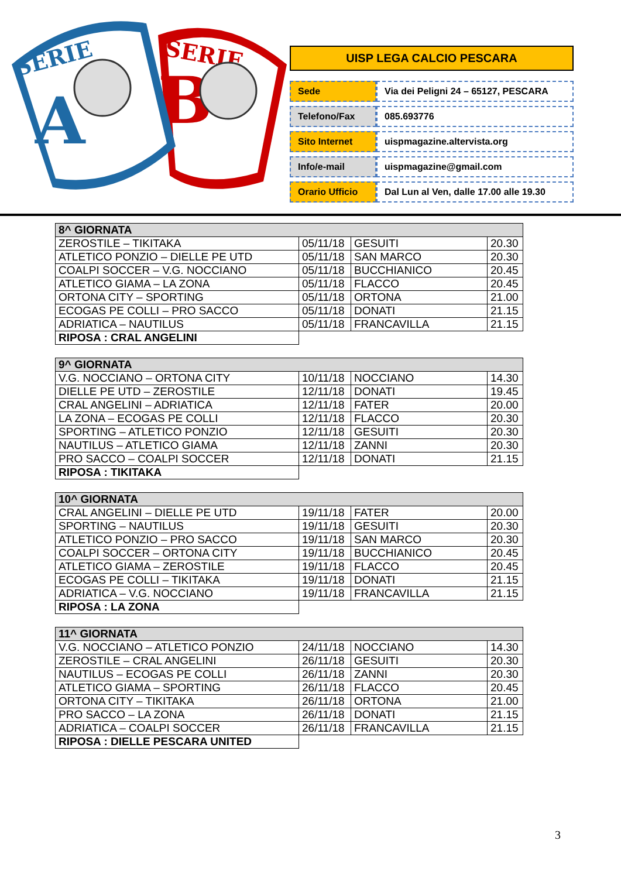SERIE
B
SERIE
A
UISP LEGA CALCIO PESCARA
| Sede | Via dei Peligni 24 – 65127, PESCARA |
| Telefono/Fax | 085.693776 |
| Sito Internet | uispmagazine.altervista.org |
| Info/e-mail | uispmagazine@gmail.com |
| Orario Ufficio | Dal Lun al Ven, dalle 17.00 alle 19.30 |
| 8^ GIORNATA | | | |
| --- | --- | --- | --- |
| ZEROSTILE – TIKITAKA | 05/11/18 | GESUITI | 20.30 |
| ATLETICO PONZIO – DIELLE PE UTD | 05/11/18 | SAN MARCO | 20.30 |
| COALPI SOCCER – V.G. NOCCIANO | 05/11/18 | BUCCHIANICO | 20.45 |
| ATLETICO GIAMA – LA ZONA | 05/11/18 | FLACCO | 20.45 |
| ORTONA CITY – SPORTING | 05/11/18 | ORTONA | 21.00 |
| ECOGAS PE COLLI – PRO SACCO | 05/11/18 | DONATI | 21.15 |
| ADRIATICA – NAUTILUS | 05/11/18 | FRANCAVILLA | 21.15 |
| RIPOSA : CRAL ANGELINI | | | |
| 9^ GIORNATA | | | |
| --- | --- | --- | --- |
| V.G. NOCCIANO – ORTONA CITY | 10/11/18 | NOCCIANO | 14.30 |
| DIELLE PE UTD – ZEROSTILE | 12/11/18 | DONATI | 19.45 |
| CRAL ANGELINI – ADRIATICA | 12/11/18 | FATER | 20.00 |
| LA ZONA – ECOGAS PE COLLI | 12/11/18 | FLACCO | 20.30 |
| SPORTING – ATLETICO PONZIO | 12/11/18 | GESUITI | 20.30 |
| NAUTILUS – ATLETICO GIAMA | 12/11/18 | ZANNI | 20.30 |
| PRO SACCO – COALPI SOCCER | 12/11/18 | DONATI | 21.15 |
| RIPOSA : TIKITAKA | | | |
| 10^ GIORNATA | | | |
| --- | --- | --- | --- |
| CRAL ANGELINI – DIELLE PE UTD | 19/11/18 | FATER | 20.00 |
| SPORTING – NAUTILUS | 19/11/18 | GESUITI | 20.30 |
| ATLETICO PONZIO – PRO SACCO | 19/11/18 | SAN MARCO | 20.30 |
| COALPI SOCCER – ORTONA CITY | 19/11/18 | BUCCHIANICO | 20.45 |
| ATLETICO GIAMA – ZEROSTILE | 19/11/18 | FLACCO | 20.45 |
| ECOGAS PE COLLI – TIKITAKA | 19/11/18 | DONATI | 21.15 |
| ADRIATICA – V.G. NOCCIANO | 19/11/18 | FRANCAVILLA | 21.15 |
| RIPOSA : LA ZONA | | | |
| 11^ GIORNATA | | | |
| --- | --- | --- | --- |
| V.G. NOCCIANO – ATLETICO PONZIO | 24/11/18 | NOCCIANO | 14.30 |
| ZEROSTILE – CRAL ANGELINI | 26/11/18 | GESUITI | 20.30 |
| NAUTILUS – ECOGAS PE COLLI | 26/11/18 | ZANNI | 20.30 |
| ATLETICO GIAMA – SPORTING | 26/11/18 | FLACCO | 20.45 |
| ORTONA CITY – TIKITAKA | 26/11/18 | ORTONA | 21.00 |
| PRO SACCO – LA ZONA | 26/11/18 | DONATI | 21.15 |
| ADRIATICA – COALPI SOCCER | 26/11/18 | FRANCAVILLA | 21.15 |
| RIPOSA : DIELLE PESCARA UNITED | | | |
3